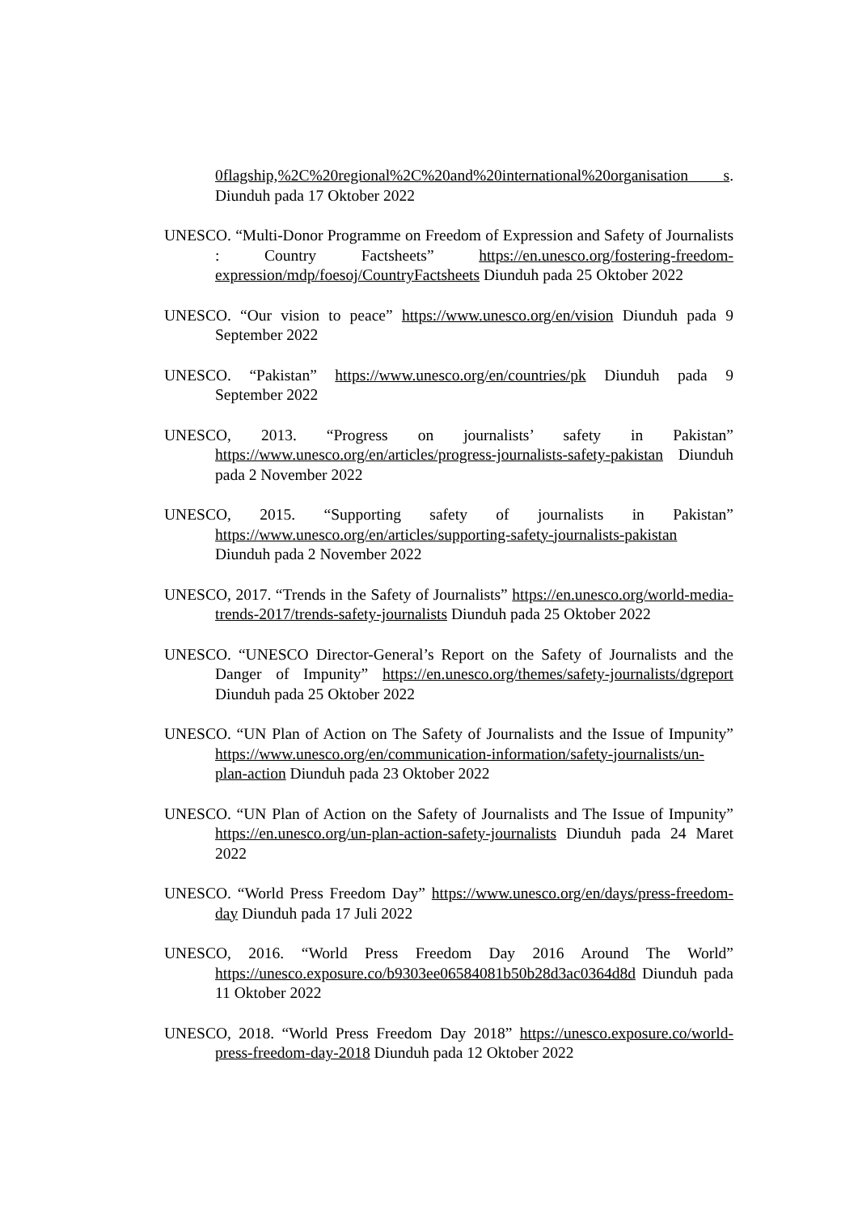0flagship,%2C%20regional%2C%20and%20international%20organisation s. Diunduh pada 17 Oktober 2022
UNESCO. “Multi-Donor Programme on Freedom of Expression and Safety of Journalists : Country Factsheets” https://en.unesco.org/fostering-freedom-expression/mdp/foesoj/CountryFactsheets Diunduh pada 25 Oktober 2022
UNESCO. “Our vision to peace” https://www.unesco.org/en/vision Diunduh pada 9 September 2022
UNESCO. “Pakistan” https://www.unesco.org/en/countries/pk Diunduh pada 9 September 2022
UNESCO, 2013. “Progress on journalists’ safety in Pakistan” https://www.unesco.org/en/articles/progress-journalists-safety-pakistan Diunduh pada 2 November 2022
UNESCO, 2015. “Supporting safety of journalists in Pakistan” https://www.unesco.org/en/articles/supporting-safety-journalists-pakistan Diunduh pada 2 November 2022
UNESCO, 2017. “Trends in the Safety of Journalists” https://en.unesco.org/world-media-trends-2017/trends-safety-journalists Diunduh pada 25 Oktober 2022
UNESCO. “UNESCO Director-General’s Report on the Safety of Journalists and the Danger of Impunity” https://en.unesco.org/themes/safety-journalists/dgreport Diunduh pada 25 Oktober 2022
UNESCO. “UN Plan of Action on The Safety of Journalists and the Issue of Impunity” https://www.unesco.org/en/communication-information/safety-journalists/un-plan-action Diunduh pada 23 Oktober 2022
UNESCO. “UN Plan of Action on the Safety of Journalists and The Issue of Impunity” https://en.unesco.org/un-plan-action-safety-journalists Diunduh pada 24 Maret 2022
UNESCO. “World Press Freedom Day” https://www.unesco.org/en/days/press-freedom-day Diunduh pada 17 Juli 2022
UNESCO, 2016. “World Press Freedom Day 2016 Around The World” https://unesco.exposure.co/b9303ee06584081b50b28d3ac0364d8d Diunduh pada 11 Oktober 2022
UNESCO, 2018. “World Press Freedom Day 2018” https://unesco.exposure.co/world-press-freedom-day-2018 Diunduh pada 12 Oktober 2022